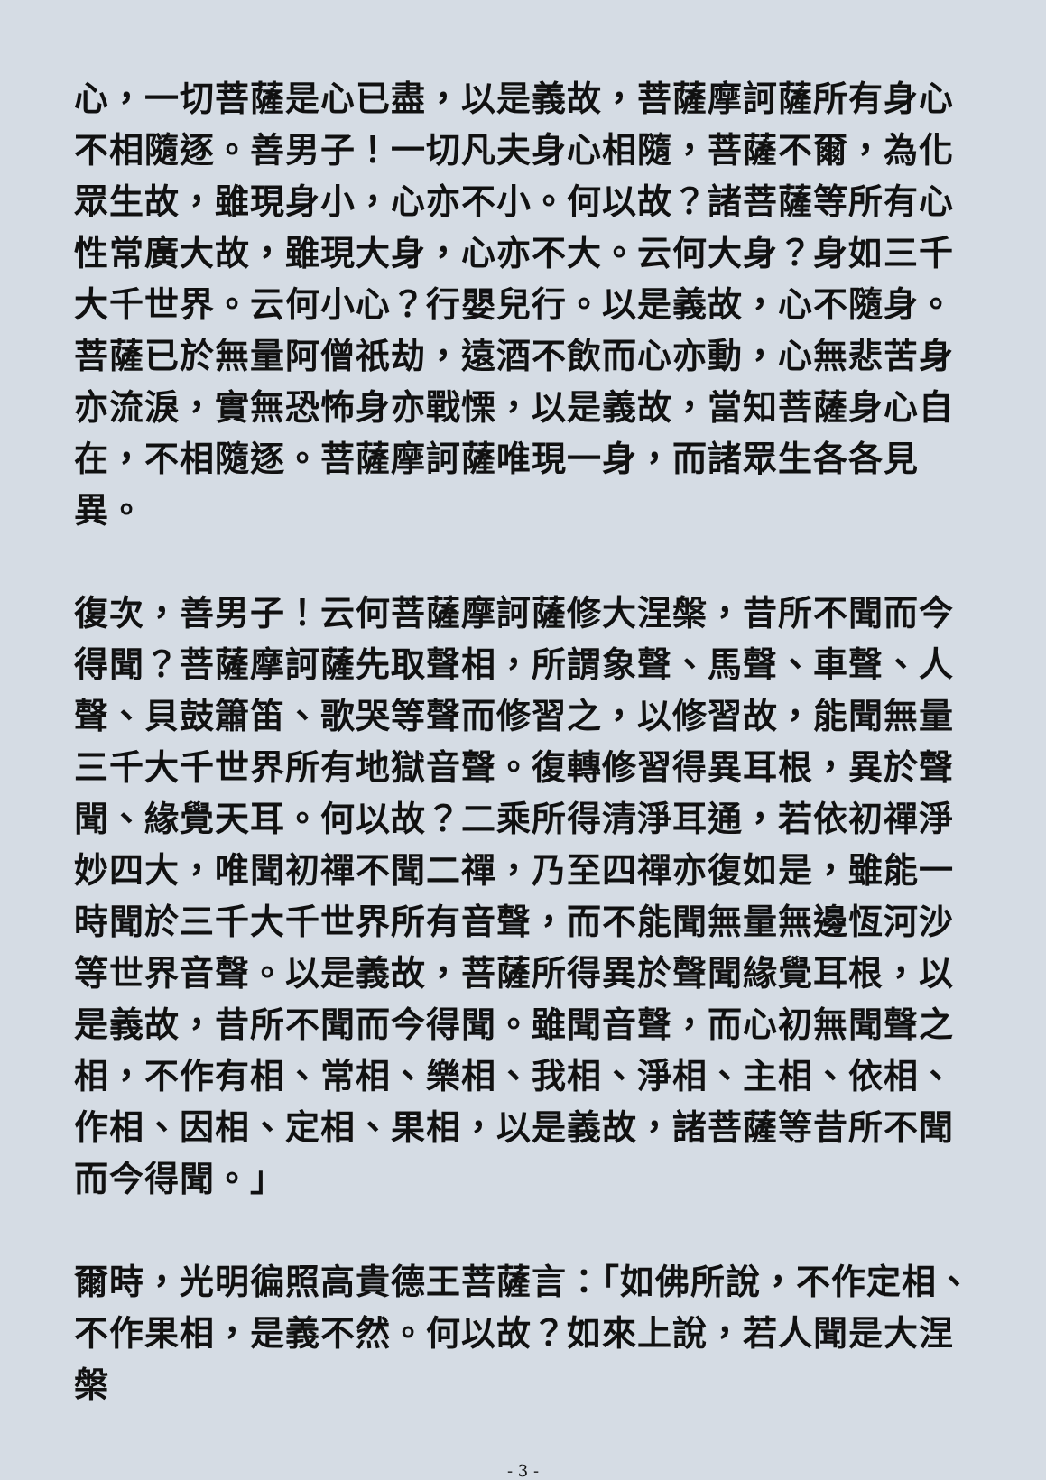心，一切菩薩是心已盡，以是義故，菩薩摩訶薩所有身心不相隨逐。善男子！一切凡夫身心相隨，菩薩不爾，為化眾生故，雖現身小，心亦不小。何以故？諸菩薩等所有心性常廣大故，雖現大身，心亦不大。云何大身？身如三千大千世界。云何小心？行嬰兒行。以是義故，心不隨身。菩薩已於無量阿僧祇劫，遠酒不飲而心亦動，心無悲苦身亦流淚，實無恐怖身亦戰慄，以是義故，當知菩薩身心自在，不相隨逐。菩薩摩訶薩唯現一身，而諸眾生各各見異。
復次，善男子！云何菩薩摩訶薩修大涅槃，昔所不聞而今得聞？菩薩摩訶薩先取聲相，所謂象聲、馬聲、車聲、人聲、貝鼓簫笛、歌哭等聲而修習之，以修習故，能聞無量三千大千世界所有地獄音聲。復轉修習得異耳根，異於聲聞、緣覺天耳。何以故？二乘所得清淨耳通，若依初禪淨妙四大，唯聞初禪不聞二禪，乃至四禪亦復如是，雖能一時聞於三千大千世界所有音聲，而不能聞無量無邊恆河沙等世界音聲。以是義故，菩薩所得異於聲聞緣覺耳根，以是義故，昔所不聞而今得聞。雖聞音聲，而心初無聞聲之相，不作有相、常相、樂相、我相、淨相、主相、依相、作相、因相、定相、果相，以是義故，諸菩薩等昔所不聞而今得聞。」
爾時，光明徧照高貴德王菩薩言：「如佛所說，不作定相、不作果相，是義不然。何以故？如來上說，若人聞是大涅槃
- 3 -